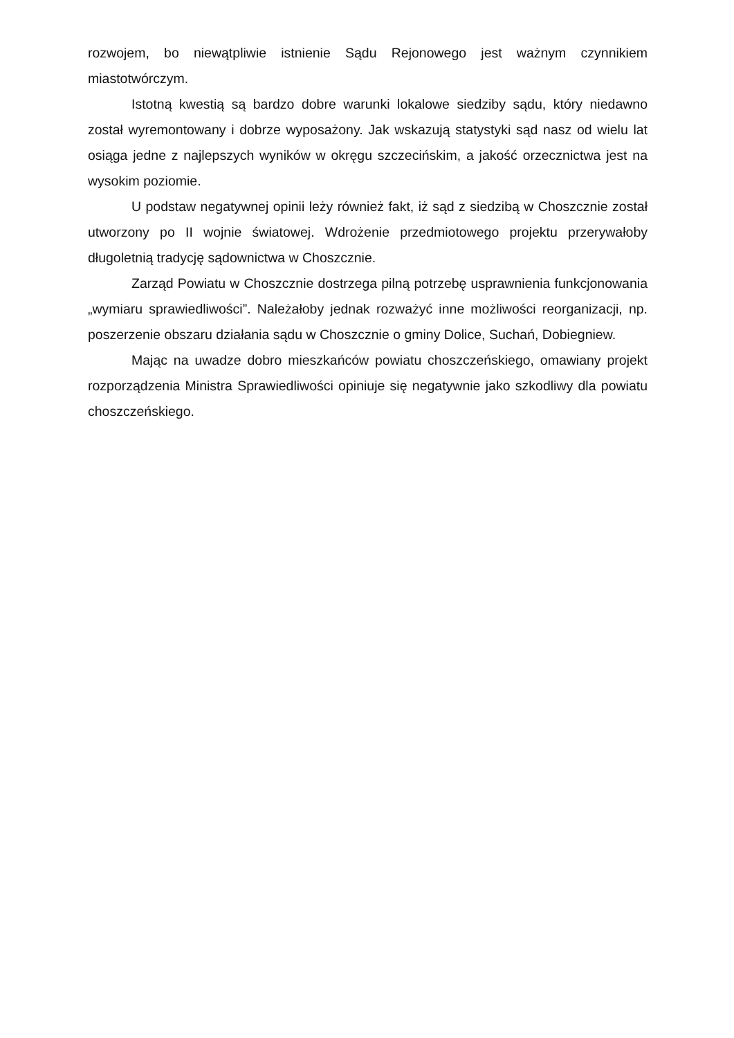rozwojem, bo niewątpliwie istnienie Sądu Rejonowego jest ważnym czynnikiem miastotwórczym.
Istotną kwestią są bardzo dobre warunki lokalowe siedziby sądu, który niedawno został wyremontowany i dobrze wyposażony. Jak wskazują statystyki sąd nasz od wielu lat osiąga jedne z najlepszych wyników w okręgu szczecińskim, a jakość orzecznictwa jest na wysokim poziomie.
U podstaw negatywnej opinii leży również fakt, iż sąd z siedzibą w Choszcznie został utworzony po II wojnie światowej. Wdrożenie przedmiotowego projektu przerywałoby długoletnią tradycję sądownictwa w Choszcznie.
Zarząd Powiatu w Choszcznie dostrzega pilną potrzebę usprawnienia funkcjonowania „wymiaru sprawiedliwości”. Należałoby jednak rozważyć inne możliwości reorganizacji, np. poszerzenie obszaru działania sądu w Choszcznie o gminy Dolice, Suchań, Dobiegniew.
Mając na uwadze dobro mieszkańców powiatu choszczeńskiego, omawiany projekt rozporządzenia Ministra Sprawiedliwości opiniuje się negatywnie jako szkodliwy dla powiatu choszczeńskiego.